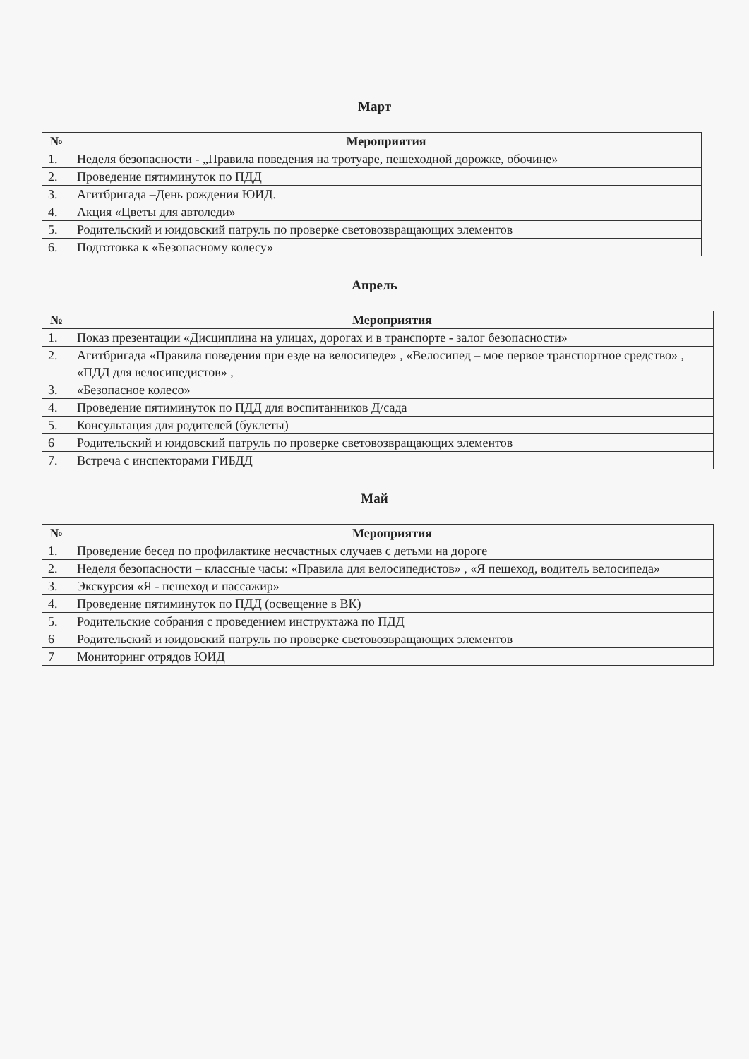Март
| № | Мероприятия |
| --- | --- |
| 1. | Неделя безопасности - „Правила поведения на тротуаре, пешеходной дорожке, обочине» |
| 2. | Проведение пятиминуток по ПДД |
| 3. | Агитбригада –День рождения ЮИД. |
| 4. | Акция «Цветы для автоледи» |
| 5. | Родительский и юидовский патруль по проверке световозвращающих элементов |
| 6. | Подготовка к «Безопасному колесу» |
Апрель
| № | Мероприятия |
| --- | --- |
| 1. | Показ презентации «Дисциплина на улицах, дорогах и в транспорте - залог безопасности» |
| 2. | Агитбригада «Правила поведения при езде на велосипеде» , «Велосипед – мое первое транспортное средство» , «ПДД для велосипедистов» , |
| 3. | «Безопасное колесо» |
| 4. | Проведение пятиминуток по ПДД для воспитанников Д/сада |
| 5. | Консультация для родителей (буклеты) |
| 6 | Родительский и юидовский патруль по проверке световозвращающих элементов |
| 7. | Встреча с инспекторами ГИБДД |
Май
| № | Мероприятия |
| --- | --- |
| 1. | Проведение бесед по профилактике несчастных случаев с детьми на дороге |
| 2. | Неделя безопасности – классные часы: «Правила для велосипедистов» , «Я пешеход, водитель велосипеда» |
| 3. | Экскурсия «Я - пешеход и пассажир» |
| 4. | Проведение пятиминуток по ПДД (освещение в ВК) |
| 5. | Родительские собрания с проведением инструктажа по ПДД |
| 6 | Родительский и юидовский патруль по проверке световозвращающих элементов |
| 7 | Мониторинг отрядов ЮИД |